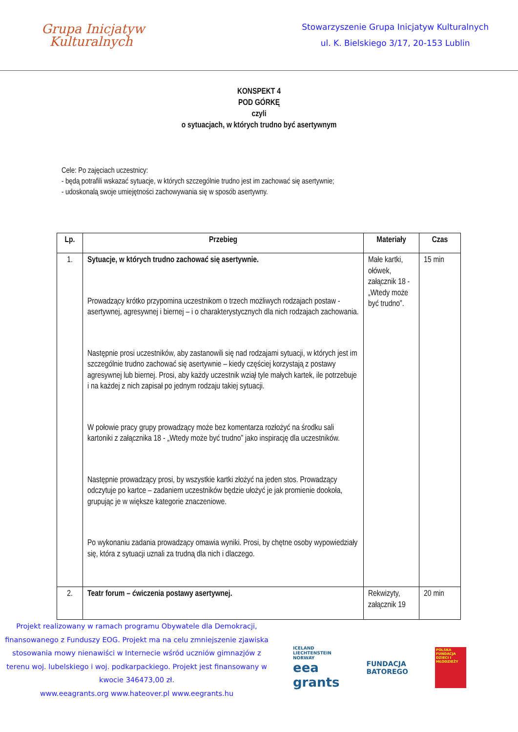Grupa Inicjatyw
Kulturalnych
Stowarzyszenie Grupa Inicjatyw Kulturalnych
ul. K. Bielskiego 3/17, 20-153 Lublin
KONSPEKT 4
POD GÓRKĘ
czyli
o sytuacjach, w których trudno być asertywnym
Cele: Po zajęciach uczestnicy:
- będą potrafili wskazać sytuacje, w których szczególnie trudno jest im zachować się asertywnie;
- udoskonalą swoje umiejętności zachowywania się w sposób asertywny.
| Lp. | Przebieg | Materiały | Czas |
| --- | --- | --- | --- |
| 1. | Sytuacje, w których trudno zachować się asertywnie. Prowadzący krótko przypomina uczestnikom o trzech możliwych rodzajach postaw - asertywnej, agresywnej i biernej – i o charakterystycznych dla nich rodzajach zachowania. Następnie prosi uczestników, aby zastanowili się nad rodzajami sytuacji, w których jest im szczególnie trudno zachować się asertywnie – kiedy częściej korzystają z postawy agresywnej lub biernej. Prosi, aby każdy uczestnik wziął tyle małych kartek, ile potrzebuje i na każdej z nich zapisał po jednym rodzaju takiej sytuacji. W połowie pracy grupy prowadzący może bez komentarza rozłożyć na środku sali kartoniki z załącznika 18 - „Wtedy może być trudno” jako inspirację dla uczestników. Następnie prowadzący prosi, by wszystkie kartki złożyć na jeden stos. Prowadzący odczytuje po kartce – zadaniem uczestników będzie ułożyć je jak promienie dookoła, grupując je w większe kategorie znaczeniowe. Po wykonaniu zadania prowadzący omawia wyniki. Prosi, by chętne osoby wypowiedziały się, która z sytuacji uznali za trudną dla nich i dlaczego. | Małe kartki, ołówek, załącznik 18 - „Wtedy może być trudno”. | 15 min |
| 2. | Teatr forum – ćwiczenia postawy asertywnej. | Rekwizyty, załącznik 19 | 20 min |
Projekt realizowany w ramach programu Obywatele dla Demokracji, finansowanego z Funduszy EOG. Projekt ma na celu zmniejszenie zjawiska stosowania mowy nienawiści w Internecie wśród uczniów gimnazjów z terenu woj. lubelskiego i woj. podkarpackiego. Projekt jest finansowany w kwocie 346473,00 zł.
www.eeagrants.org www.hateover.pl www.eegrants.hu
ICELAND
LIECHTENSTEIN
NORWAY
eea
grants
FUNDACJA
BATOREGO
POLSKA FUNDACJA DZIECI I MŁODZIEŻY